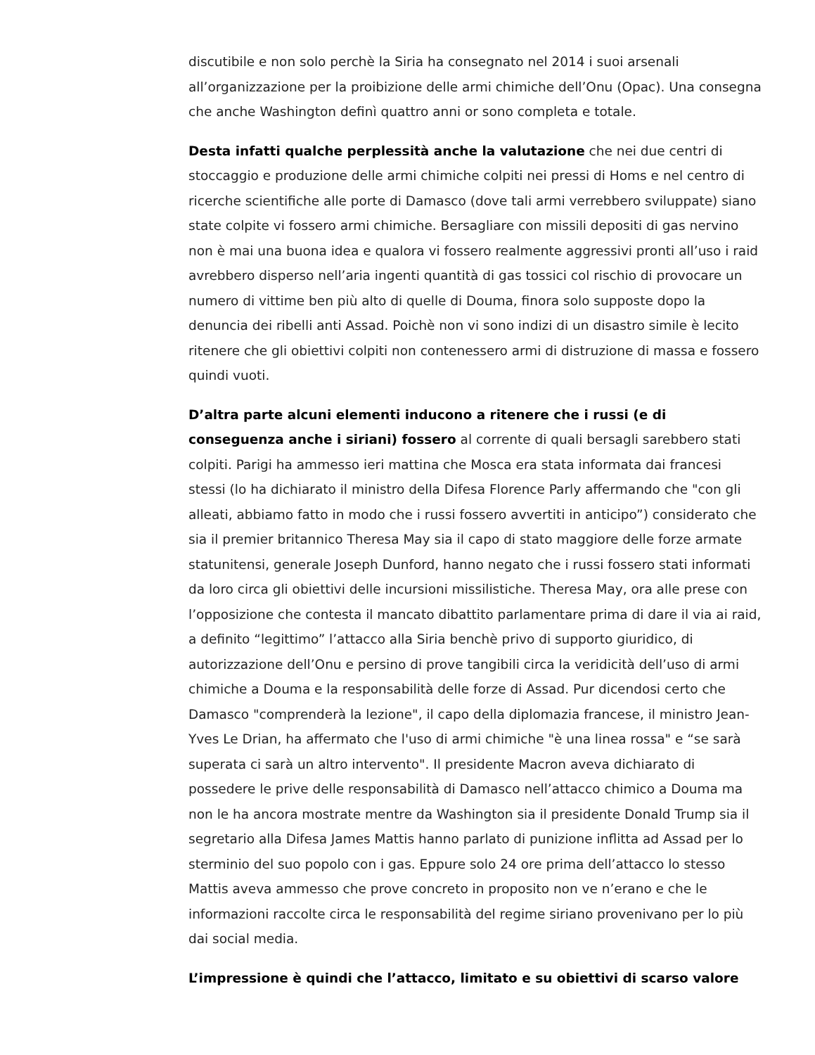discutibile e non solo perchè la Siria ha consegnato nel 2014 i suoi arsenali all’organizzazione per la proibizione delle armi chimiche dell’Onu (Opac). Una consegna che anche Washington definì quattro anni or sono completa e totale.
Desta infatti qualche perplessità anche la valutazione che nei due centri di stoccaggio e produzione delle armi chimiche colpiti nei pressi di Homs e nel centro di ricerche scientifiche alle porte di Damasco (dove tali armi verrebbero sviluppate) siano state colpite vi fossero armi chimiche. Bersagliare con missili depositi di gas nervino non è mai una buona idea e qualora vi fossero realmente aggressivi pronti all’uso i raid avrebbero disperso nell’aria ingenti quantità di gas tossici col rischio di provocare un numero di vittime ben più alto di quelle di Douma, finora solo supposte dopo la denuncia dei ribelli anti Assad. Poichè non vi sono indizi di un disastro simile è lecito ritenere che gli obiettivi colpiti non contenessero armi di distruzione di massa e fossero quindi vuoti.
D’altra parte alcuni elementi inducono a ritenere che i russi (e di conseguenza anche i siriani) fossero al corrente di quali bersagli sarebbero stati colpiti. Parigi ha ammesso ieri mattina che Mosca era stata informata dai francesi stessi (lo ha dichiarato il ministro della Difesa Florence Parly affermando che "con gli alleati, abbiamo fatto in modo che i russi fossero avvertiti in anticipo”) considerato che sia il premier britannico Theresa May sia il capo di stato maggiore delle forze armate statunitensi, generale Joseph Dunford, hanno negato che i russi fossero stati informati da loro circa gli obiettivi delle incursioni missilistiche. Theresa May, ora alle prese con l’opposizione che contesta il mancato dibattito parlamentare prima di dare il via ai raid, a definito “legittimo” l’attacco alla Siria benchè privo di supporto giuridico, di autorizzazione dell’Onu e persino di prove tangibili circa la veridicità dell’uso di armi chimiche a Douma e la responsabilità delle forze di Assad. Pur dicendosi certo che Damasco "comprenderà la lezione", il capo della diplomazia francese, il ministro Jean-Yves Le Drian, ha affermato che l'uso di armi chimiche "è una linea rossa" e “se sarà superata ci sarà un altro intervento". Il presidente Macron aveva dichiarato di possedere le prive delle responsabilità di Damasco nell’attacco chimico a Douma ma non le ha ancora mostrate mentre da Washington sia il presidente Donald Trump sia il segretario alla Difesa James Mattis hanno parlato di punizione inflitta ad Assad per lo sterminio del suo popolo con i gas. Eppure solo 24 ore prima dell’attacco lo stesso Mattis aveva ammesso che prove concreto in proposito non ve n’erano e che le informazioni raccolte circa le responsabilità del regime siriano provenivano per lo più dai social media.
L’impressione è quindi che l’attacco, limitato e su obiettivi di scarso valore